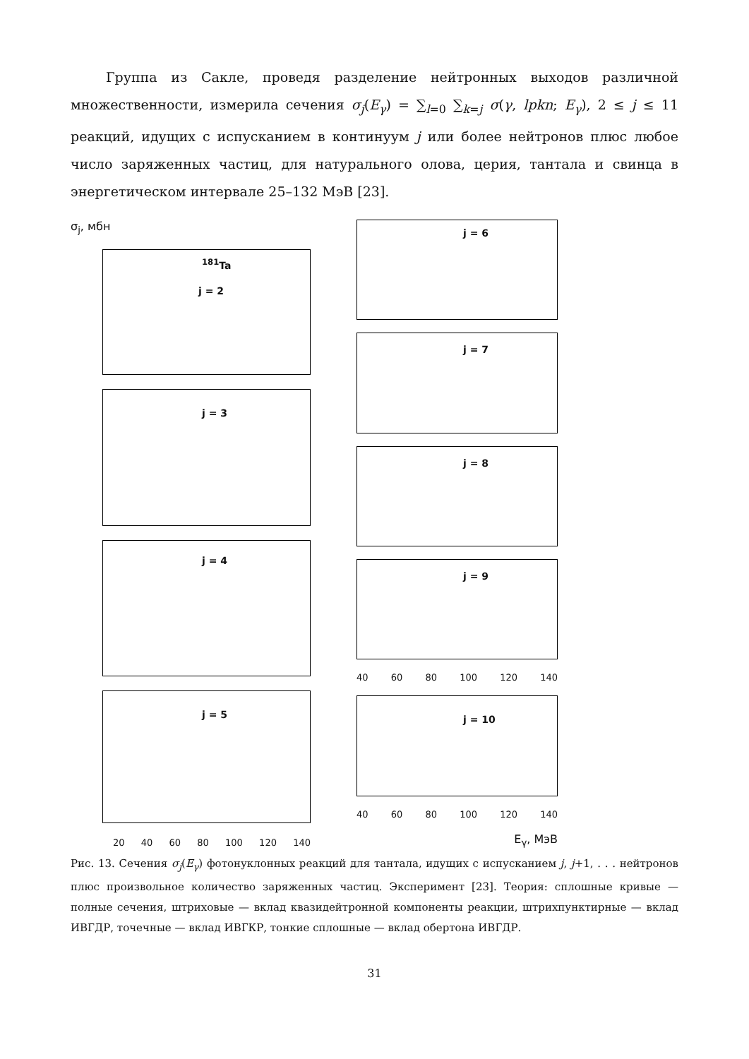Группа из Сакле, проведя разделение нейтронных выходов различной множественности, измерила сечения σ<sub>j</sub>(E<sub>γ</sub>) = ∑<sub>l=0</sub> ∑<sub>k=j</sub> σ(γ, lpkn; E<sub>γ</sub>), 2 ≤ j ≤ 11 реакций, идущих с испусканием в континуум j или более нейтронов плюс любое число заряженных частиц, для натурального олова, церия, тантала и свинца в энергетическом интервале 25–132 МэВ [23].
σ<sub>j</sub>, мбн
<sup>181</sup>Ta
j = 2
j = 3
j = 4
j = 5
20 40 60 80 100 120 140
j = 6
j = 7
j = 8
j = 9
40 60 80 100 120 140
j = 10
40 60 80 100 120 140
E<sub>γ</sub>, МэВ
Рис. 13. Сечения σ<sub>j</sub>(E<sub>γ</sub>) фотонуклонных реакций для тантала, идущих с испусканием j, j+1, . . . нейтронов плюс произвольное количество заряженных частиц. Эксперимент [23]. Теория: сплошные кривые — полные сечения, штриховые — вклад квазидейтронной компоненты реакции, штрихпунктирные — вклад ИВГДР, точечные — вклад ИВГКР, тонкие сплошные — вклад обертона ИВГДР.
31